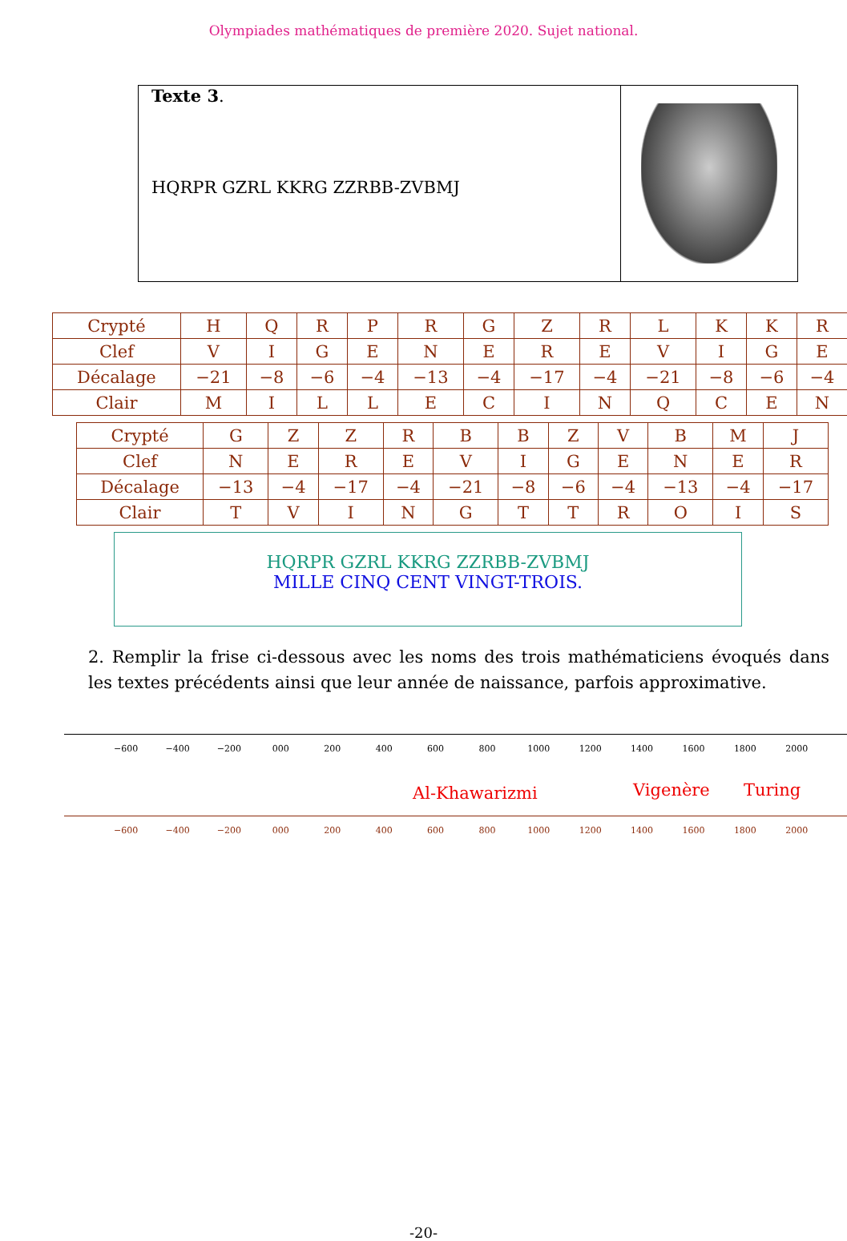Olympiades mathématiques de première 2020. Sujet national.
Texte 3.
HQRPR GZRL KKRG ZZRBB-ZVBMJ
| Crypté | H | Q | R | P | R | G | Z | R | L | K | K | R |
| Clef | V | I | G | E | N | E | R | E | V | I | G | E |
| Décalage | −21 | −8 | −6 | −4 | −13 | −4 | −17 | −4 | −21 | −8 | −6 | −4 |
| Clair | M | I | L | L | E | C | I | N | Q | C | E | N |
| Crypté | G | Z | Z | R | B | B | Z | V | B | M | J |
| Clef | N | E | R | E | V | I | G | E | N | E | R |
| Décalage | −13 | −4 | −17 | −4 | −21 | −8 | −6 | −4 | −13 | −4 | −17 |
| Clair | T | V | I | N | G | T | T | R | O | I | S |
HQRPR GZRL KKRG ZZRBB-ZVBMJ
MILLE CINQ CENT VINGT-TROIS.
2. Remplir la frise ci-dessous avec les noms des trois mathématiciens évoqués dans les textes précédents ainsi que leur année de naissance, parfois approximative.
−600 −400 −200 000 200 400 600 800 1000 1200 1400 1600 1800 2000
Al-Khawarizmi Vigenère Turing
−600 −400 −200 000 200 400 600 800 1000 1200 1400 1600 1800 2000
-20-